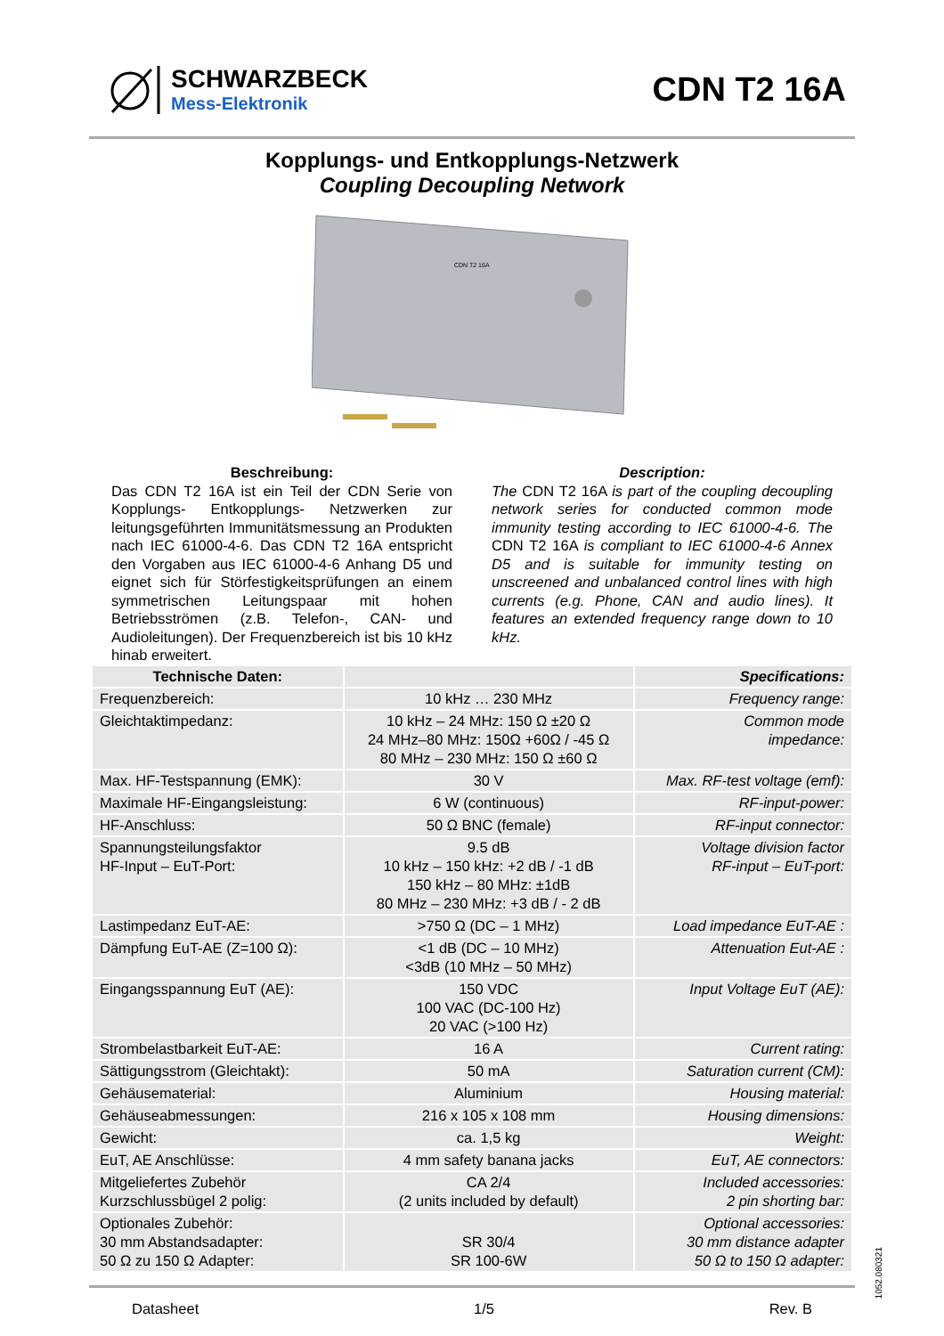SCHWARZBECK
Mess-Elektronik
CDN T2 16A
Kopplungs- und Entkopplungs-Netzwerk
Coupling Decoupling Network
CDN T2 16A
Beschreibung:
Das CDN T2 16A ist ein Teil der CDN Serie von Kopplungs- Entkopplungs- Netzwerken zur leitungsgeführten Immunitätsmessung an Produkten nach IEC 61000-4-6. Das CDN T2 16A entspricht den Vorgaben aus IEC 61000-4-6 Anhang D5 und eignet sich für Störfestigkeitsprüfungen an einem symmetrischen Leitungspaar mit hohen Betriebsströmen (z.B. Telefon-, CAN- und Audioleitungen). Der Frequenzbereich ist bis 10 kHz hinab erweitert.
Description:
The CDN T2 16A is part of the coupling decoupling network series for conducted common mode immunity testing according to IEC 61000-4-6. The CDN T2 16A is compliant to IEC 61000-4-6 Annex D5 and is suitable for immunity testing on unscreened and unbalanced control lines with high currents (e.g. Phone, CAN and audio lines). It features an extended frequency range down to 10 kHz.
| Technische Daten: | | Specifications: |
| --- | --- | --- |
| Frequenzbereich: | 10 kHz … 230 MHz | Frequency range: |
| Gleichtaktimpedanz: | 10 kHz – 24 MHz: 150 Ω ±20 Ω 24 MHz–80 MHz: 150Ω +60Ω / -45 Ω 80 MHz – 230 MHz: 150 Ω ±60 Ω | Common mode impedance: |
| Max. HF-Testspannung (EMK): | 30 V | Max. RF-test voltage (emf): |
| Maximale HF-Eingangsleistung: | 6 W (continuous) | RF-input-power: |
| HF-Anschluss: | 50 Ω BNC (female) | RF-input connector: |
| Spannungsteilungsfaktor HF-Input – EuT-Port: | 9.5 dB 10 kHz – 150 kHz: +2 dB / -1 dB 150 kHz – 80 MHz: ±1dB 80 MHz – 230 MHz: +3 dB / - 2 dB | Voltage division factor RF-input – EuT-port: |
| Lastimpedanz EuT-AE: | >750 Ω (DC – 1 MHz) | Load impedance EuT-AE : |
| Dämpfung EuT-AE (Z=100 Ω): | <1 dB (DC – 10 MHz) <3dB (10 MHz – 50 MHz) | Attenuation Eut-AE : |
| Eingangsspannung EuT (AE): | 150 VDC 100 VAC (DC-100 Hz) 20 VAC (>100 Hz) | Input Voltage EuT (AE): |
| Strombelastbarkeit EuT-AE: | 16 A | Current rating: |
| Sättigungsstrom (Gleichtakt): | 50 mA | Saturation current (CM): |
| Gehäusematerial: | Aluminium | Housing material: |
| Gehäuseabmessungen: | 216 x 105 x 108 mm | Housing dimensions: |
| Gewicht: | ca. 1,5 kg | Weight: |
| EuT, AE Anschlüsse: | 4 mm safety banana jacks | EuT, AE connectors: |
| Mitgeliefertes Zubehör Kurzschlussbügel 2 polig: | CA 2/4 (2 units included by default) | Included accessories: 2 pin shorting bar: |
| Optionales Zubehör: 30 mm Abstandsadapter: 50 Ω zu 150 Ω Adapter: | SR 30/4 SR 100-6W | Optional accessories: 30 mm distance adapter 50 Ω to 150 Ω adapter: |
Datasheet 1/5 Rev. B
1052.080321